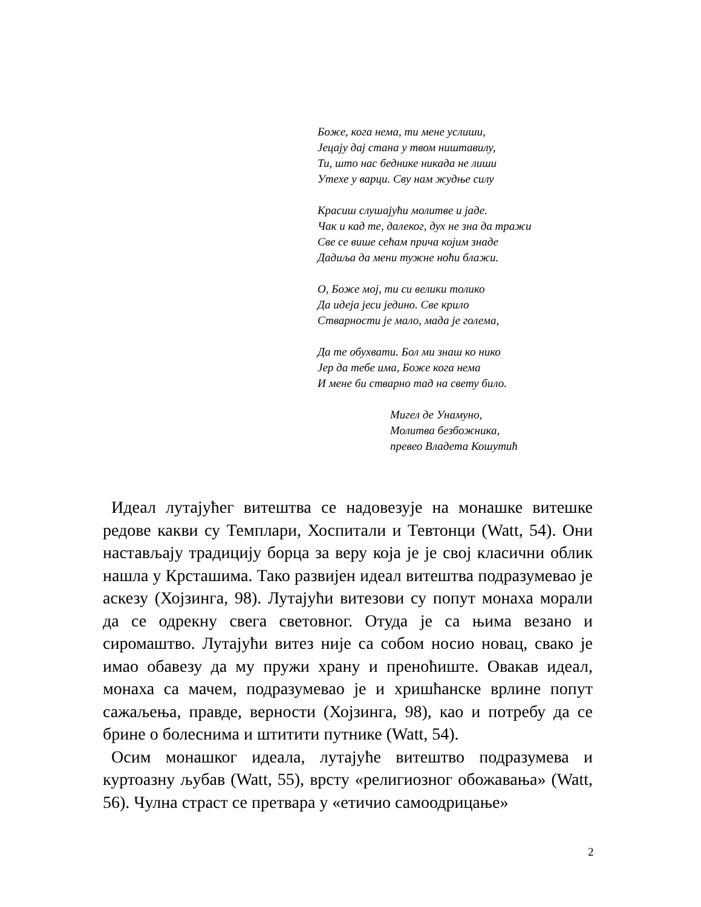Боже, кога нема, ти мене услиши,
Јецају дај стана у твом ништавилу,
Ти, што нас беднике никада не лиши
Утехе у варци. Сву нам жудње силу
Красиш слушајући молитве и јаде.
Чак и кад те, далеког, дух не зна да тражи
Све се више сећам прича којим знаде
Дадиља да мени тужне ноћи блажи.
О, Боже мој, ти си велики толико
Да идеја јеси једино. Све крило
Стварности је мало, мада је голема,
Да те обухвати. Бол ми знаш ко нико
Јер да тебе има, Боже кога нема
И мене би стварно тад на свету било.
Мигел де Унамуно,
Молитва безбожника,
превео Владета Кошутић
Идеал лутајућег витештва се надовезује на монашке витешке редове какви су Темплари, Хоспитали и Тевтонци (Watt, 54). Они настављају традицију борца за веру која је је свој класични облик нашла у Крсташима. Тако развијен идеал витештва подразумевао је аскезу (Хојзинга, 98). Лутајући витезови су попут монаха морали да се одрекну свега световног. Отуда је са њима везано и сиромаштво. Лутајући витез није са собом носио новац, свако је имао обавезу да му пружи храну и преноћиште. Овакав идеал, монаха са мачем, подразумевао је и хришћанске врлине попут сажаљења, правде, верности (Хојзинга, 98), као и потребу да се брине о болеснима и штитити путнике (Watt, 54).
Осим монашког идеала, лутајуће витештво подразумева и куртоазну љубав (Watt, 55), врсту «религиозног обожавања» (Watt, 56). Чулна страст се претвара у «етичио самоодрицање»
2